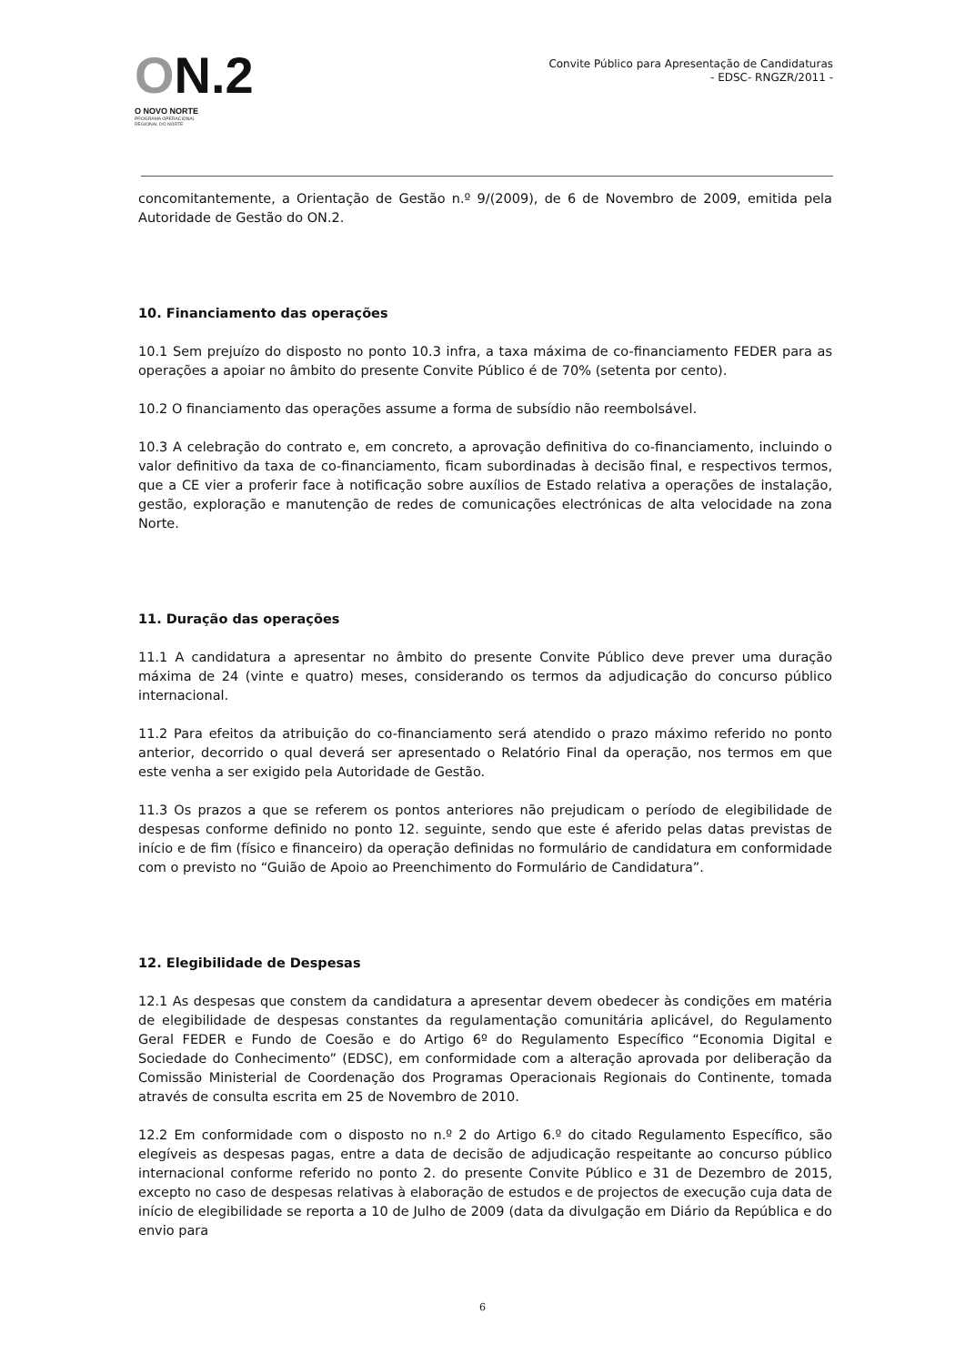ON.2
O NOVO NORTE
PROGRAMA OPERACIONAL
REGIONAL DO NORTE
Convite Público para Apresentação de Candidaturas
- EDSC- RNGZR/2011 -
concomitantemente, a Orientação de Gestão n.º 9/(2009), de 6 de Novembro de 2009, emitida pela Autoridade de Gestão do ON.2.
10. Financiamento das operações
10.1 Sem prejuízo do disposto no ponto 10.3 infra, a taxa máxima de co-financiamento FEDER para as operações a apoiar no âmbito do presente Convite Público é de 70% (setenta por cento).
10.2 O financiamento das operações assume a forma de subsídio não reembolsável.
10.3 A celebração do contrato e, em concreto, a aprovação definitiva do co-financiamento, incluindo o valor definitivo da taxa de co-financiamento, ficam subordinadas à decisão final, e respectivos termos, que a CE vier a proferir face à notificação sobre auxílios de Estado relativa a operações de instalação, gestão, exploração e manutenção de redes de comunicações electrónicas de alta velocidade na zona Norte.
11. Duração das operações
11.1 A candidatura a apresentar no âmbito do presente Convite Público deve prever uma duração máxima de 24 (vinte e quatro) meses, considerando os termos da adjudicação do concurso público internacional.
11.2 Para efeitos da atribuição do co-financiamento será atendido o prazo máximo referido no ponto anterior, decorrido o qual deverá ser apresentado o Relatório Final da operação, nos termos em que este venha a ser exigido pela Autoridade de Gestão.
11.3 Os prazos a que se referem os pontos anteriores não prejudicam o período de elegibilidade de despesas conforme definido no ponto 12. seguinte, sendo que este é aferido pelas datas previstas de início e de fim (físico e financeiro) da operação definidas no formulário de candidatura em conformidade com o previsto no “Guião de Apoio ao Preenchimento do Formulário de Candidatura”.
12. Elegibilidade de Despesas
12.1 As despesas que constem da candidatura a apresentar devem obedecer às condições em matéria de elegibilidade de despesas constantes da regulamentação comunitária aplicável, do Regulamento Geral FEDER e Fundo de Coesão e do Artigo 6º do Regulamento Específico “Economia Digital e Sociedade do Conhecimento” (EDSC), em conformidade com a alteração aprovada por deliberação da Comissão Ministerial de Coordenação dos Programas Operacionais Regionais do Continente, tomada através de consulta escrita em 25 de Novembro de 2010.
12.2 Em conformidade com o disposto no n.º 2 do Artigo 6.º do citado Regulamento Específico, são elegíveis as despesas pagas, entre a data de decisão de adjudicação respeitante ao concurso público internacional conforme referido no ponto 2. do presente Convite Público e 31 de Dezembro de 2015, excepto no caso de despesas relativas à elaboração de estudos e de projectos de execução cuja data de início de elegibilidade se reporta a 10 de Julho de 2009 (data da divulgação em Diário da República e do envio para
6